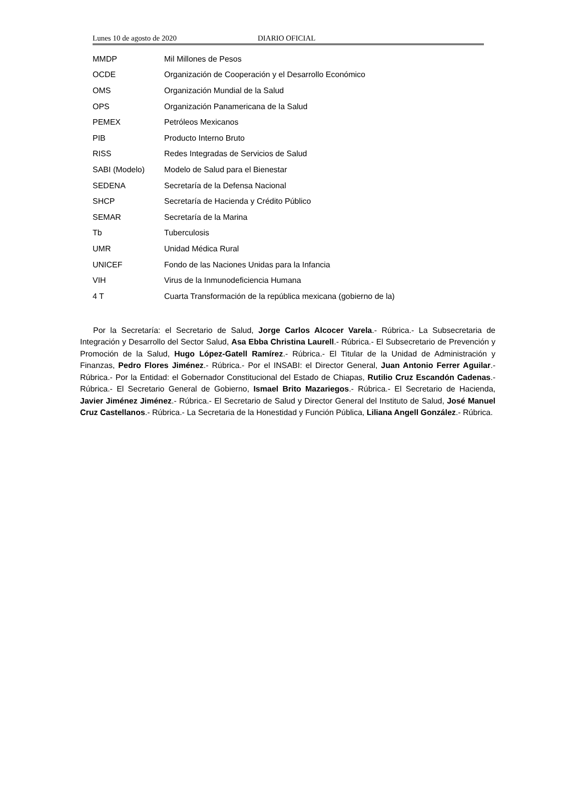Lunes 10 de agosto de 2020 DIARIO OFICIAL
| MMDP | Mil Millones de Pesos |
| OCDE | Organización de Cooperación y el Desarrollo Económico |
| OMS | Organización Mundial de la Salud |
| OPS | Organización Panamericana de la Salud |
| PEMEX | Petróleos Mexicanos |
| PIB | Producto Interno Bruto |
| RISS | Redes Integradas de Servicios de Salud |
| SABI (Modelo) | Modelo de Salud para el Bienestar |
| SEDENA | Secretaría de la Defensa Nacional |
| SHCP | Secretaría de Hacienda y Crédito Público |
| SEMAR | Secretaría de la Marina |
| Tb | Tuberculosis |
| UMR | Unidad Médica Rural |
| UNICEF | Fondo de las Naciones Unidas para la Infancia |
| VIH | Virus de la Inmunodeficiencia Humana |
| 4 T | Cuarta Transformación de la república mexicana (gobierno de la) |
Por la Secretaría: el Secretario de Salud, Jorge Carlos Alcocer Varela.- Rúbrica.- La Subsecretaria de Integración y Desarrollo del Sector Salud, Asa Ebba Christina Laurell.- Rúbrica.- El Subsecretario de Prevención y Promoción de la Salud, Hugo López-Gatell Ramírez.- Rúbrica.- El Titular de la Unidad de Administración y Finanzas, Pedro Flores Jiménez.- Rúbrica.- Por el INSABI: el Director General, Juan Antonio Ferrer Aguilar.- Rúbrica.- Por la Entidad: el Gobernador Constitucional del Estado de Chiapas, Rutilio Cruz Escandón Cadenas.- Rúbrica.- El Secretario General de Gobierno, Ismael Brito Mazariegos.- Rúbrica.- El Secretario de Hacienda, Javier Jiménez Jiménez.- Rúbrica.- El Secretario de Salud y Director General del Instituto de Salud, José Manuel Cruz Castellanos.- Rúbrica.- La Secretaria de la Honestidad y Función Pública, Liliana Angell González.- Rúbrica.